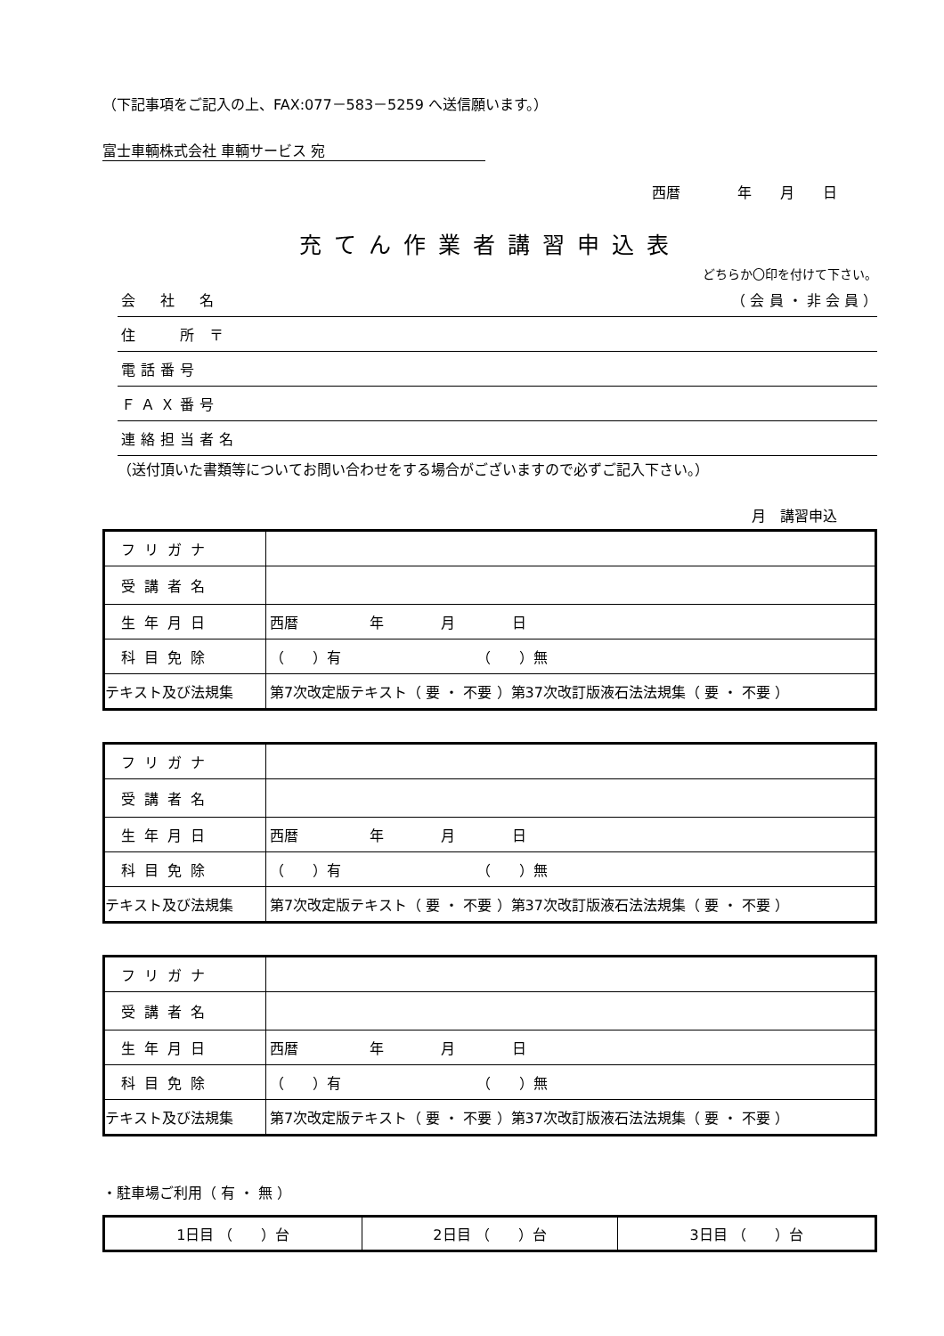（下記事項をご記入の上、FAX:077－583－5259 へ送信願います。）
富士車輌株式会社 車輌サービス 宛
西暦　　　　年　　月　　日
充てん作業者講習申込表
どちらか〇印を付けて下さい。
会　社　名 （ 会 員 ・ 非 会 員 ）
住　　所 〒
電話番号
ＦＡＸ番号
連絡担当者名
（送付頂いた書類等についてお問い合わせをする場合がございますので必ずご記入下さい。）
月　講習申込
| フリガナ | |
| 受講者名 | |
| 生年月日 | 西暦 年 月 日 |
| 科目免除 | （ ）有 （ ）無 |
| テキスト及び法規集 | 第7次改定版テキスト（ 要 ・ 不要 ）第37次改訂版液石法法規集（ 要 ・ 不要 ） |
| フリガナ | |
| 受講者名 | |
| 生年月日 | 西暦 年 月 日 |
| 科目免除 | （ ）有 （ ）無 |
| テキスト及び法規集 | 第7次改定版テキスト（ 要 ・ 不要 ）第37次改訂版液石法法規集（ 要 ・ 不要 ） |
| フリガナ | |
| 受講者名 | |
| 生年月日 | 西暦 年 月 日 |
| 科目免除 | （ ）有 （ ）無 |
| テキスト及び法規集 | 第7次改定版テキスト（ 要 ・ 不要 ）第37次改訂版液石法法規集（ 要 ・ 不要 ） |
・駐車場ご利用（ 有 ・ 無 ）
| 1日目 （ ）台 | 2日目 （ ）台 | 3日目 （ ）台 |